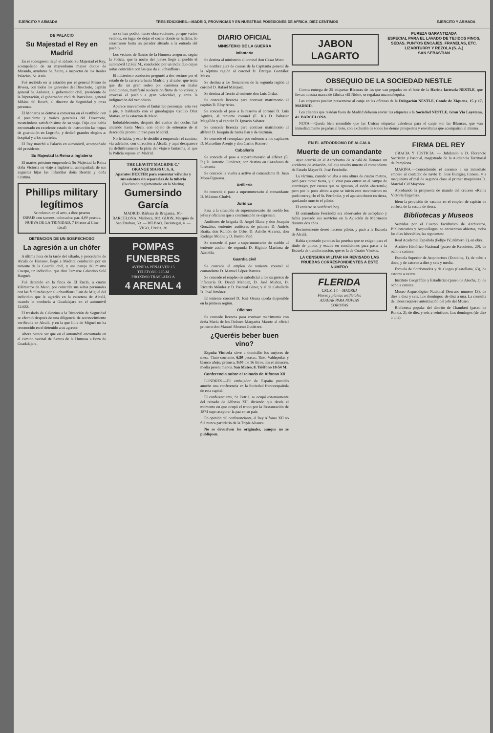EJERCITO Y ARMADA TRES EDICIONES.—MADRID, PROVINCIAS Y EN NUESTRAS POSESIONES DE AFRICA, DIEZ CENTIMOS EJERCITO Y ARMADA
DE PALACIO
Su Majestad el Rey en Madrid
En el sudexpreso llegó el sábado Su Majestad el Rey, acompañado de su mayordomo mayor duque de Miranda, ayudante Sr. Zarco, e inspector de los Reales Palacios, Sr. Asúa.
Fué recibido en la estación por el general Primo de Rivera, con todos los generales del Directorio, capitán general Sr. Ardanaz, el gobernador civil, presidente de la Diputación, el gobernador civil de Barcelona, general Miláns del Bosch, el director de Seguridad y otras personas.
El Monarca se detuvo a conversar en el vestíbulo con el presidente y varios generales del Directorio, mostrándose satisfechísimo de su viaje. Dijo que había encontrado en excelente estado de instrucción las tropas de guarnición en Logroño, y dedicó grandes elogios a: hospital y a los cuarteles.
El Rey marchó a Palacio en automóvil, acompañado del presidente.
Su Majestad la Reina a Inglaterra
El martes próximo emprenderá Su Majestad la Reina doña Victoria su viaje a Inglaterra, acompañada de sus augustas hijas las Infantitas doña Beatriz y doña Cristina.
Phillips military legítimos
Se colocan en el acto, a diez pesetas
ESPAIS con tacones, colocados: par. 4,00 pesetas.
NUEVA DE LA TRINIDAD, 7 (Frente al Cine Ideal)
DETENCION DE UN SOSPECHOSO
La agresión a un chófer
A última hora de la tarde del sábado, y procedente de Alcalá de Henares, llegó a Madrid, conducido por un teniente de la Guardia civil, y una pareja del mismo Cuerpo, un individuo, que dice llamarse Celestino Solé Bargués.
Fué detenido en la finca de El Encín, a cuatro kilómetros de Meco, por coincidir sus señas personales con las facilitadas por el «chauffeur» Luis de Miguel del individuo que le agredió en la carretera de Alcalá, cuando le conducía a Guadalajara en el automóvil 12.632.
El traslado de Celestino a la Dirección de Seguridad se efectuó después de una diligencia de reconocimiento verificada en Alcalá, y en la que Luis de Miguel no ha reconocido en el detenido a su agresor.
Ahora parece ser que en el automóvil encontrado en el camino vecinal de Santos de la Humosa a Poza de Guadalajara,
no se han podido hacer observaciones, porque varios vecinos, en lugar de dejar el coche donde se hallaba, lo arrastraron hasta un parador situado a la entrada del pueblo.
Los vecinos de Santos de la Humosa aseguran, según la Policía, que la noche del jueves llegó al pueblo el automóvil 12.632 M., conducido por un individuo cuyas señas coinciden con las que da el «chauffeur».
El misterioso conductor preguntó a dos vecinos por el estado de la carretera hasta Madrid, y al saber que tenía que dar un gran rodeo por carretera en malas condiciones, manifestó su decisión firme de no volver, y atravesó el pueblo a gran velocidad, y entre la indignación del vecindario.
Aparece nuevamente el fantástico personaje, esta vez a pie, y hablando con el guardagujas Cecilio Díaz Matías, en la estación de Meco.
Indudablemente, después del vuelco del coche, fué andando hasta Meco, con objeto de enterarse de si descendía pronto un tren para Madrid.
No le había, y esto le decidió a emprender el camino, vía adelante, con dirección a Alcalá, y aquí desaparece ya definitivamente la pista del viajero fantasma, al que la Policía supone en Madrid.
THE LEAVITT MACHINE C.º
ORANGE MASS U. S. A.
Aparatos DEXTER para reasentar válvulas y sus asientos sin separarlas de la tubería
(Declarado reglamentario en la Marina)
Gumersindo García
MADRID, Bárbara de Braganza, 10.-BARCELONA, Mallorca, 303. GIJON, Marqués de San Esteban, 50. — BILBAO, Berástegui, 4. — VIGO, Urzáiz, 30
POMPAS FUNEBRES
AVENIDA PEÑALVER 15
TELEFONO 225-M
PROXIMO TRASLADO A
4 ARENAL 4
DIARIO OFICIAL
MINISTERIO DE LA GUERRA
Infantería
Se destina al ministerio al coronel don César Muro.
Se nombra juez de causas de la Capitanía general de la séptima región al coronel D. Enrique González Massa.
Se destina a los Somatenes de la segunda región al coronel D. Rafael Márquez.
Se destina al Tercio al teniente don Luis Ordaz.
Se concede licencia para contraer matrimonio al capitán D. Eloy Arias.
Se concede el pase a la reserva al coronel D. Luis Aguirre, al teniente coronel (E. R.) D. Baltasar Magallón y al capitán D. Ignacio Sabater.
Se concede licencia para contraer matrimonio al alférez D. Joaquín de Santa Pau y de Guzmán.
Se concede el reemplazo por enfermo a los capitanes D. Marcelino Asenjo y don Carlos Romero.
Caballería
Se concede el pase a supernumerario al alférez (E. R.) D. Antonio Gutiérrez, con destino en Cazadores de Lusitania.
Se concede la vuelta a activo al comandante D. Juan Mora-Figueroa.
Artillería
Se concede el pase a supernumerario al comandante D. Máximo Chulvi.
Jurídico
Pasa a la situación de supernumerario sin sueldo los jefes y oficiales que a continuación se expresan:
Auditores de brigada D. Angel Illana y don Joaquín González; tenientes auditores de primera D. Andrés Braña, don Ramón de Orbe, D. Adolfo Alvarez, don Rodrigo Molina y D. Benito Picó.
Se concede el pase a supernumerario sin sueldo al teniente auditor de segunda D. Higinio Martínez de Azcoitia.
Guardia civil
Se concede el empleo de teniente coronel al comandante D. Manuel López Barrera.
Se concede el empleo de suboficial a los sargentos de Infantería D. David Méndez, D. José Muñoz, D. Ricardo Méndez y D. Pascual Giner, y al de Caballería D. José Jiménez.
El teniente coronel D. José Osuna queda disponible en la primera región.
Oficinas
Se concede licencia para contraer matrimonio con doña María de los Dolores Margarita Maroto al oficial primero don Manuel Moreno Gutiérrez.
¿Queréis beber buen vino?
España Vinícola sirve a domicilio los mejores de mesa. Tinto corriente, 6,50 pesetas. Tinto Valdepeñas y blanco añejo, primera, 9,00 los 16 litros. En el almacén, media peseta menos. San Mateo, 8. Teléfono 18-54 M.
Conferencia sobre el reinado de Alfonso XII
LONDRES.—El embajador de España presidió anoche una conferencia en la Sociedad francoespañola de esta capital.
El conferenciante, Sr. Petrié, se ocupó extensamente del reinado de Alfonso XII, diciendo que desde el momento en que ocupó el trono por la Restauración de 1874 supo asegurar la paz en su país.
En opinión del conferenciante, el Rey Alfonso XII no fué nunca partidario de la Triple Alianza.
No se devuelven los originales, aunque no se publiquen.
JABON LAGARTO
PUREZA GARANTIZADA
ESPECIAL PARA EL LAVADO DE TEJIDOS FINOS, SEDAS, PUNTOS ENCAJES, FRANELAS, ETC.
LIZARITURRY Y REZOLA (S. A.)
SAN SEBASTIAN
OBSEQUIO DE LA SOCIEDAD NESTLE
Contra entrega de 25 etiquetas Blancas de las que van pegadas en el bote de la Harina lacteada NESTLE, que llevan nuestra marca de fábrica «El Nido», se regalará una muñequita.
Las etiquetas pueden presentarse al canje en las oficinas de la Delegación NESTLE, Conde de Xiquena, 15 y 17, MADRID.
Los clientes que residan fuera de Madrid deberán enviar las etiquetas a la Sociedad NESTLE, Gran Vía Layetana, 41. BARCELONA.
NOTA.—Queda bien entendido que las Unicas etiquetas valederas para el canje son las Blancas, que van inmediatamente pegadas al bote, con exclusión de todos los demás prospectos y envolturas que acompañan al mismo.
EN EL AERODROMO DE ALCALA
Muerte de un comandante
Ayer ocurrió en el Aeródromo de Alcalá de Henares un accidente de aviación, del que resultó muerto el comandante de Estado Mayor D. José Ferrándiz.
La víctima, cuando volaba a una altura de cuatro metros, picó para tomar tierra, y al virar para entrar en el campo de aterrizajes, por causas que se ignoran, el avión «barrenó»; pero por la poca altura a que se inició este movimiento no pudo corregirlo el Sr. Ferrándiz, y el aparato chocó en tierra, quedando muerto el piloto.
El entierro se verificará hoy.
El comandante Ferrándiz era observador de aeroplano y había prestado sus servicios en la Aviación de Marruecos durante dos años.
Recientemente deseó hacerse piloto, y pasó a la Escuela de Alcalá.
Había ejecutado ya todas las pruebas que se exigen para el título de piloto, y estaba en condiciones para pasar a la Escuela de transformación, que es la de Cuatro Vientos.
LA CENSURA MILITAR HA REVISADO LAS PRUEBAS CORRESPONDIENTES A ESTE NUMERO
FLERIDA
CRUZ, 14.—MADRID
Flores y plantas artificiales
AZAHAR PARA NOVIAS
CORONAS
FIRMA DEL REY
GRACIA Y JUSTICIA. — Jubilando a D. Florencio Sacristán y Pascual, magistrado de la Audiencia Territorial de Pamplona.
MARINA.—Concediendo el ascenso a su inmediato empleo al contador de navío D. José Butigieg Conesa, y a maquinista oficial de segunda clase al primer maquinista D. Marcial Cid Mayobre.
Aprobando la propuesta de mando del crucero «Reina Victoria Eugenia».
Idem la provisión de vacante en el empleo de capitán de corbeta de la escala de tierra.
Bibliotecas y Museos
Servidas por el Cuerpo facultativo de Archiveros, Bibliotecarios y Arqueólogos, se encuentran abiertas, todos los días laborables, las siguientes:
Real Academia Española (Felipe IV, número 2), en obra.
Archivo Histórico Nacional (paseo de Recoletos, 20), de ocho a catorce.
Escuela Superior de Arquitectura (Estudios, 1), de ocho a doce, y de catorce a diez y seis y media.
Escuela de Sordomudos y de Ciegos (Castellana, 63), de catorce a veinte.
Instituto Geográfico y Estadístico (paseo de Atocha, 1), de ocho a catorce.
Museo Arqueológico Nacional (Serrano número 13), de diez a diez y seis. Los domingos, de diez a una. La consulta de libros requiere autorización del jefe del Museo.
Biblioteca popular del distrito de Chamberí (paseo de Ronda, 2), de diez y seis a veintiuno. Los domingos (de diez a una).